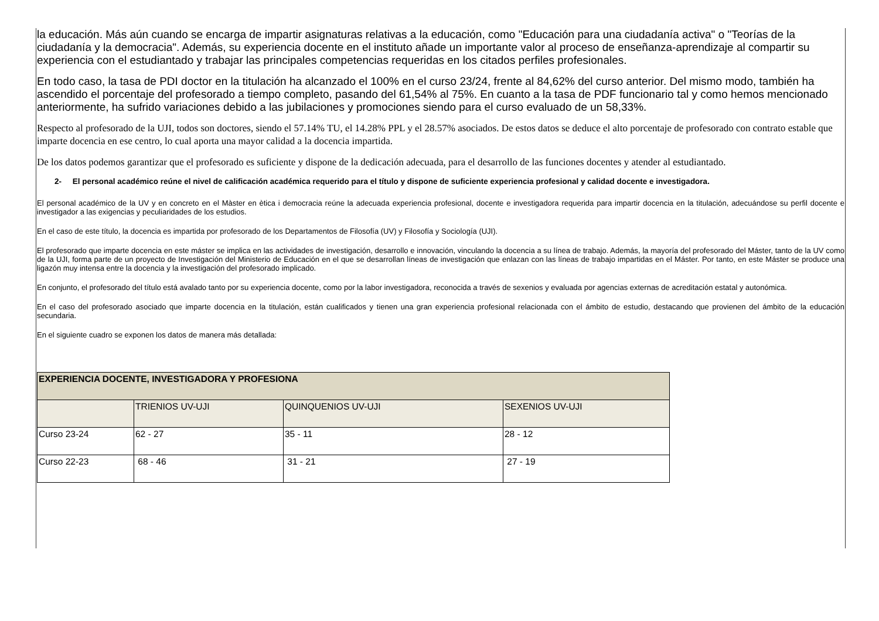la educación. Más aún cuando se encarga de impartir asignaturas relativas a la educación, como "Educación para una ciudadanía activa" o "Teorías de la ciudadanía y la democracia". Además, su experiencia docente en el instituto añade un importante valor al proceso de enseñanza-aprendizaje al compartir su experiencia con el estudiantado y trabajar las principales competencias requeridas en los citados perfiles profesionales.
En todo caso, la tasa de PDI doctor en la titulación ha alcanzado el 100% en el curso 23/24, frente al 84,62% del curso anterior. Del mismo modo, también ha ascendido el porcentaje del profesorado a tiempo completo, pasando del 61,54% al 75%. En cuanto a la tasa de PDF funcionario tal y como hemos mencionado anteriormente, ha sufrido variaciones debido a las jubilaciones y promociones siendo para el curso evaluado de un 58,33%.
Respecto al profesorado de la UJI, todos son doctores, siendo el 57.14% TU, el 14.28% PPL y el 28.57% asociados. De estos datos se deduce el alto porcentaje de profesorado con contrato estable que imparte docencia en ese centro, lo cual aporta una mayor calidad a la docencia impartida.
De los datos podemos garantizar que el profesorado es suficiente y dispone de la dedicación adecuada, para el desarrollo de las funciones docentes y atender al estudiantado.
2- El personal académico reúne el nivel de calificación académica requerido para el título y dispone de suficiente experiencia profesional y calidad docente e investigadora.
El personal académico de la UV y en concreto en el Màster en ètica i democracia reúne la adecuada experiencia profesional, docente e investigadora requerida para impartir docencia en la titulación, adecuándose su perfil docente e investigador a las exigencias y peculiaridades de los estudios.
En el caso de este título, la docencia es impartida por profesorado de los Departamentos de Filosofía (UV) y Filosofía y Sociología (UJI).
El profesorado que imparte docencia en este máster se implica en las actividades de investigación, desarrollo e innovación, vinculando la docencia a su línea de trabajo. Además, la mayoría del profesorado del Máster, tanto de la UV como de la UJI, forma parte de un proyecto de Investigación del Ministerio de Educación en el que se desarrollan líneas de investigación que enlazan con las líneas de trabajo impartidas en el Máster. Por tanto, en este Máster se produce una ligazón muy intensa entre la docencia y la investigación del profesorado implicado.
En conjunto, el profesorado del título está avalado tanto por su experiencia docente, como por la labor investigadora, reconocida a través de sexenios y evaluada por agencias externas de acreditación estatal y autonómica.
En el caso del profesorado asociado que imparte docencia en la titulación, están cualificados y tienen una gran experiencia profesional relacionada con el ámbito de estudio, destacando que provienen del ámbito de la educación secundaria.
En el siguiente cuadro se exponen los datos de manera más detallada:
| EXPERIENCIA DOCENTE, INVESTIGADORA Y PROFESIONA | | | |
| --- | --- | --- | --- |
| | TRIENIOS UV-UJI | QUINQUENIOS UV-UJI | SEXENIOS UV-UJI |
| Curso 23-24 | 62 - 27 | 35 - 11 | 28 - 12 |
| Curso 22-23 | 68 - 46 | 31 - 21 | 27 - 19 |